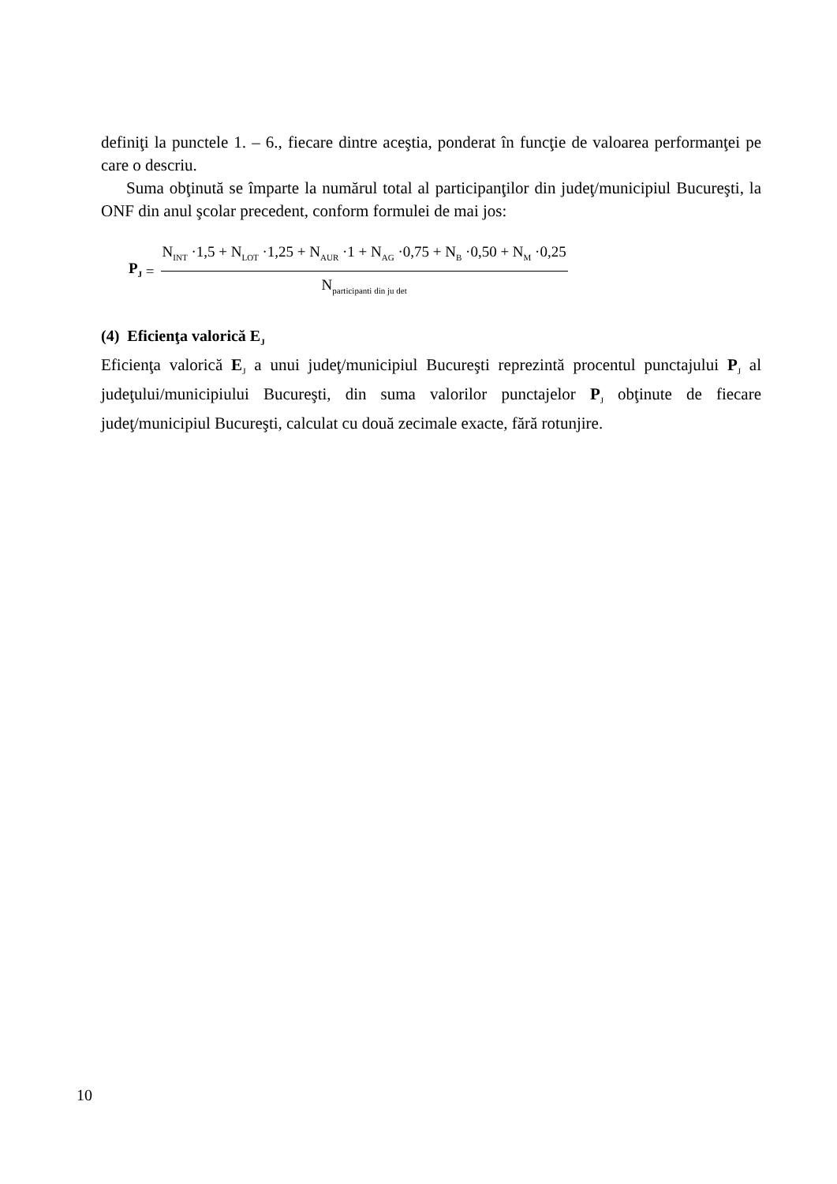definiţi la punctele 1. – 6., fiecare dintre aceştia, ponderat în funcţie de valoarea performanţei pe care o descriu.
Suma obţinută se împarte la numărul total al participanţilor din judeţ/municipiul Bucureşti, la ONF din anul şcolar precedent, conform formulei de mai jos:
P<sub>J</sub> =
N<sub>INT</sub> ·1,5 + N<sub>LOT</sub> ·1,25 + N<sub>AUR</sub> ·1 + N<sub>AG</sub> ·0,75 + N<sub>B</sub> ·0,50 + N<sub>M</sub> ·0,25
N<sub>participanti din ju det</sub>
(4) Eficienţa valorică E<sub>J</sub>
Eficienţa valorică E<sub>J</sub> a unui judeţ/municipiul Bucureşti reprezintă procentul punctajului P<sub>J</sub> al judeţului/municipiului Bucureşti, din suma valorilor punctajelor P<sub>J</sub> obţinute de fiecare judeţ/municipiul Bucureşti, calculat cu două zecimale exacte, fără rotunjire.
10